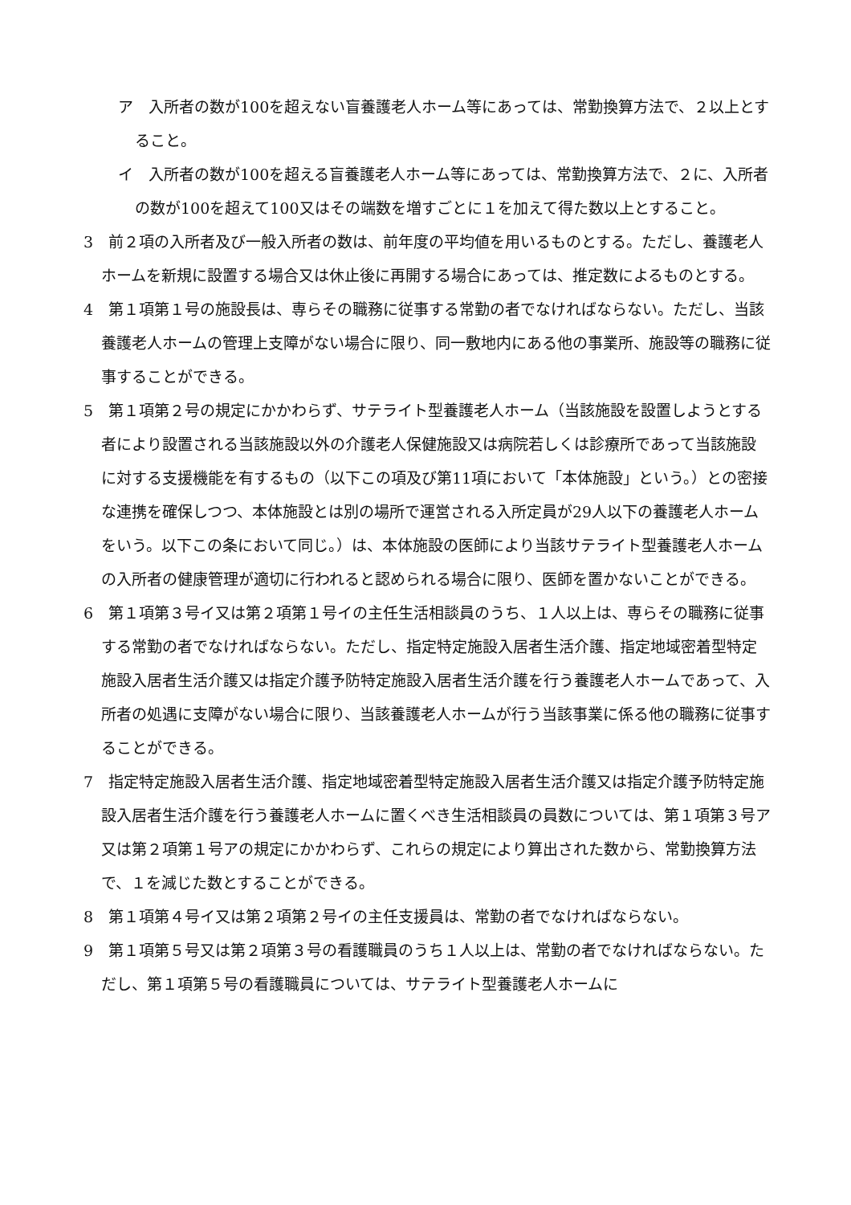ア　入所者の数が100を超えない盲養護老人ホーム等にあっては、常勤換算方法で、２以上とすること。
イ　入所者の数が100を超える盲養護老人ホーム等にあっては、常勤換算方法で、２に、入所者の数が100を超えて100又はその端数を増すごとに１を加えて得た数以上とすること。
3　前２項の入所者及び一般入所者の数は、前年度の平均値を用いるものとする。ただし、養護老人ホームを新規に設置する場合又は休止後に再開する場合にあっては、推定数によるものとする。
4　第１項第１号の施設長は、専らその職務に従事する常勤の者でなければならない。ただし、当該養護老人ホームの管理上支障がない場合に限り、同一敷地内にある他の事業所、施設等の職務に従事することができる。
5　第１項第２号の規定にかかわらず、サテライト型養護老人ホーム（当該施設を設置しようとする者により設置される当該施設以外の介護老人保健施設又は病院若しくは診療所であって当該施設に対する支援機能を有するもの（以下この項及び第11項において「本体施設」という。）との密接な連携を確保しつつ、本体施設とは別の場所で運営される入所定員が29人以下の養護老人ホームをいう。以下この条において同じ。）は、本体施設の医師により当該サテライト型養護老人ホームの入所者の健康管理が適切に行われると認められる場合に限り、医師を置かないことができる。
6　第１項第３号イ又は第２項第１号イの主任生活相談員のうち、１人以上は、専らその職務に従事する常勤の者でなければならない。ただし、指定特定施設入居者生活介護、指定地域密着型特定施設入居者生活介護又は指定介護予防特定施設入居者生活介護を行う養護老人ホームであって、入所者の処遇に支障がない場合に限り、当該養護老人ホームが行う当該事業に係る他の職務に従事することができる。
7　指定特定施設入居者生活介護、指定地域密着型特定施設入居者生活介護又は指定介護予防特定施設入居者生活介護を行う養護老人ホームに置くべき生活相談員の員数については、第１項第３号ア又は第２項第１号アの規定にかかわらず、これらの規定により算出された数から、常勤換算方法で、１を減じた数とすることができる。
8　第１項第４号イ又は第２項第２号イの主任支援員は、常勤の者でなければならない。
9　第１項第５号又は第２項第３号の看護職員のうち１人以上は、常勤の者でなければならない。ただし、第１項第５号の看護職員については、サテライト型養護老人ホームに